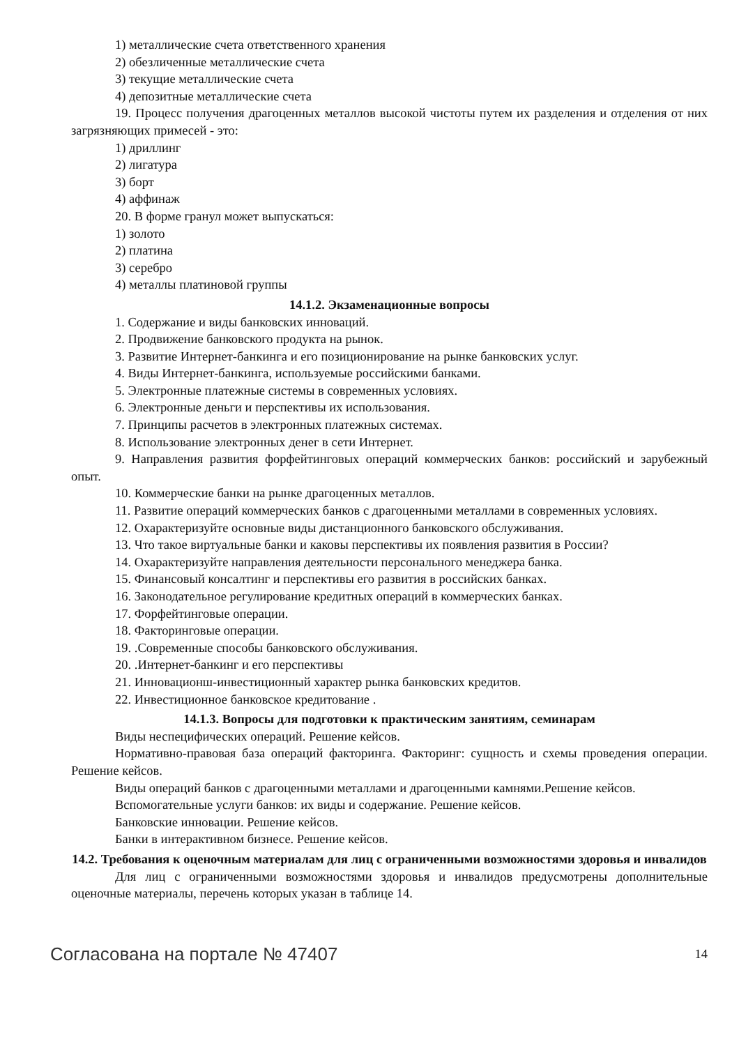1) металлические счета ответственного хранения
2) обезличенные металлические счета
3) текущие металлические счета
4) депозитные металлические счета
19. Процесс получения драгоценных металлов высокой чистоты путем их разделения и отделения от них загрязняющих примесей - это:
1) дриллинг
2) лигатура
3) борт
4) аффинаж
20. В форме гранул может выпускаться:
1) золото
2) платина
3) серебро
4) металлы платиновой группы
14.1.2. Экзаменационные вопросы
1. Содержание и виды банковских инноваций.
2. Продвижение банковского продукта на рынок.
3. Развитие Интернет-банкинга и его позиционирование на рынке банковских услуг.
4. Виды Интернет-банкинга, используемые российскими банками.
5. Электронные платежные системы в современных условиях.
6. Электронные деньги и перспективы их использования.
7. Принципы расчетов в электронных платежных системах.
8. Использование электронных денег в сети Интернет.
9. Направления развития форфейтинговых операций коммерческих банков: российский и зарубежный опыт.
10. Коммерческие банки на рынке драгоценных металлов.
11. Развитие операций коммерческих банков с драгоценными металлами в современных условиях.
12. Охарактеризуйте основные виды дистанционного банковского обслуживания.
13. Что такое виртуальные банки и каковы перспективы их появления развития в России?
14. Охарактеризуйте направления деятельности персонального менеджера банка.
15. Финансовый консалтинг и перспективы его развития в российских банках.
16. Законодательное регулирование кредитных операций в коммерческих банках.
17. Форфейтинговые операции.
18. Факторинговые операции.
19. .Современные способы банковского обслуживания.
20. .Интернет-банкинг и его перспективы
21. Инновационш-инвестиционный характер рынка банковских кредитов.
22. Инвестиционное банковское кредитование .
14.1.3. Вопросы для подготовки к практическим занятиям, семинарам
Виды неспецифических операций. Решение кейсов.
Нормативно-правовая база операций факторинга. Факторинг: сущность и схемы проведения операции. Решение кейсов.
Виды операций банков с драгоценными металлами и драгоценными камнями.Решение кейсов.
Вспомогательные услуги банков: их виды и содержание. Решение кейсов.
Банковские инновации. Решение кейсов.
Банки в интерактивном бизнесе. Решение кейсов.
14.2. Требования к оценочным материалам для лиц с ограниченными возможностями здоровья и инвалидов
Для лиц с ограниченными возможностями здоровья и инвалидов предусмотрены дополнительные оценочные материалы, перечень которых указан в таблице 14.
Согласована на портале № 47407 14